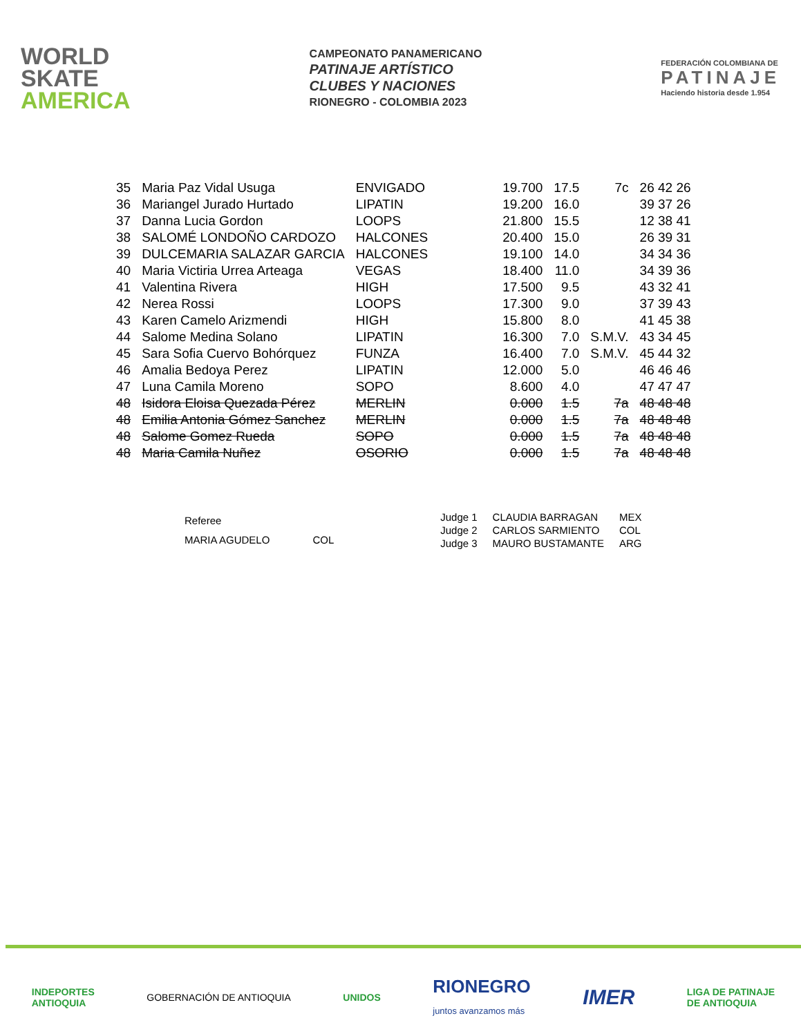WORLD
SKATE
AMERICA
CAMPEONATO PANAMERICANO
PATINAJE ARTÍSTICO
CLUBES Y NACIONES
RIONEGRO - COLOMBIA 2023
FEDERACIÓN COLOMBIANA DE
PATINAJE
Haciendo historia desde 1.954
| 35 | Maria Paz Vidal Usuga | ENVIGADO | 19.700 | 17.5 | 7c | 26 42 26 |
| 36 | Mariangel Jurado Hurtado | LIPATIN | 19.200 | 16.0 | | 39 37 26 |
| 37 | Danna Lucia Gordon | LOOPS | 21.800 | 15.5 | | 12 38 41 |
| 38 | SALOMÉ LONDOÑO CARDOZO | HALCONES | 20.400 | 15.0 | | 26 39 31 |
| 39 | DULCEMARIA SALAZAR GARCIA | HALCONES | 19.100 | 14.0 | | 34 34 36 |
| 40 | Maria Victiria Urrea Arteaga | VEGAS | 18.400 | 11.0 | | 34 39 36 |
| 41 | Valentina Rivera | HIGH | 17.500 | 9.5 | | 43 32 41 |
| 42 | Nerea Rossi | LOOPS | 17.300 | 9.0 | | 37 39 43 |
| 43 | Karen Camelo Arizmendi | HIGH | 15.800 | 8.0 | | 41 45 38 |
| 44 | Salome Medina Solano | LIPATIN | 16.300 | 7.0 | S.M.V. | 43 34 45 |
| 45 | Sara Sofia Cuervo Bohórquez | FUNZA | 16.400 | 7.0 | S.M.V. | 45 44 32 |
| 46 | Amalia Bedoya Perez | LIPATIN | 12.000 | 5.0 | | 46 46 46 |
| 47 | Luna Camila Moreno | SOPO | 8.600 | 4.0 | | 47 47 47 |
| 48 | Isidora Eloisa Quezada Pérez | MERLIN | 0.000 | 1.5 | 7a | 48 48 48 |
| 48 | Emilia Antonia Gómez Sanchez | MERLIN | 0.000 | 1.5 | 7a | 48 48 48 |
| 48 | Salome Gomez Rueda | SOPO | 0.000 | 1.5 | 7a | 48 48 48 |
| 48 | Maria Camila Nuñez | OSORIO | 0.000 | 1.5 | 7a | 48 48 48 |
| Referee | |
| MARIA AGUDELO | COL |
| Judge 1 | CLAUDIA BARRAGAN | MEX |
| Judge 2 | CARLOS SARMIENTO | COL |
| Judge 3 | MAURO BUSTAMANTE | ARG |
INDEPORTES
ANTIOQUIA
GOBERNACIÓN DE ANTIOQUIA UNIDOS
RIONEGRO
juntos avanzamos más
IMER
LIGA DE PATINAJE
DE ANTIOQUIA